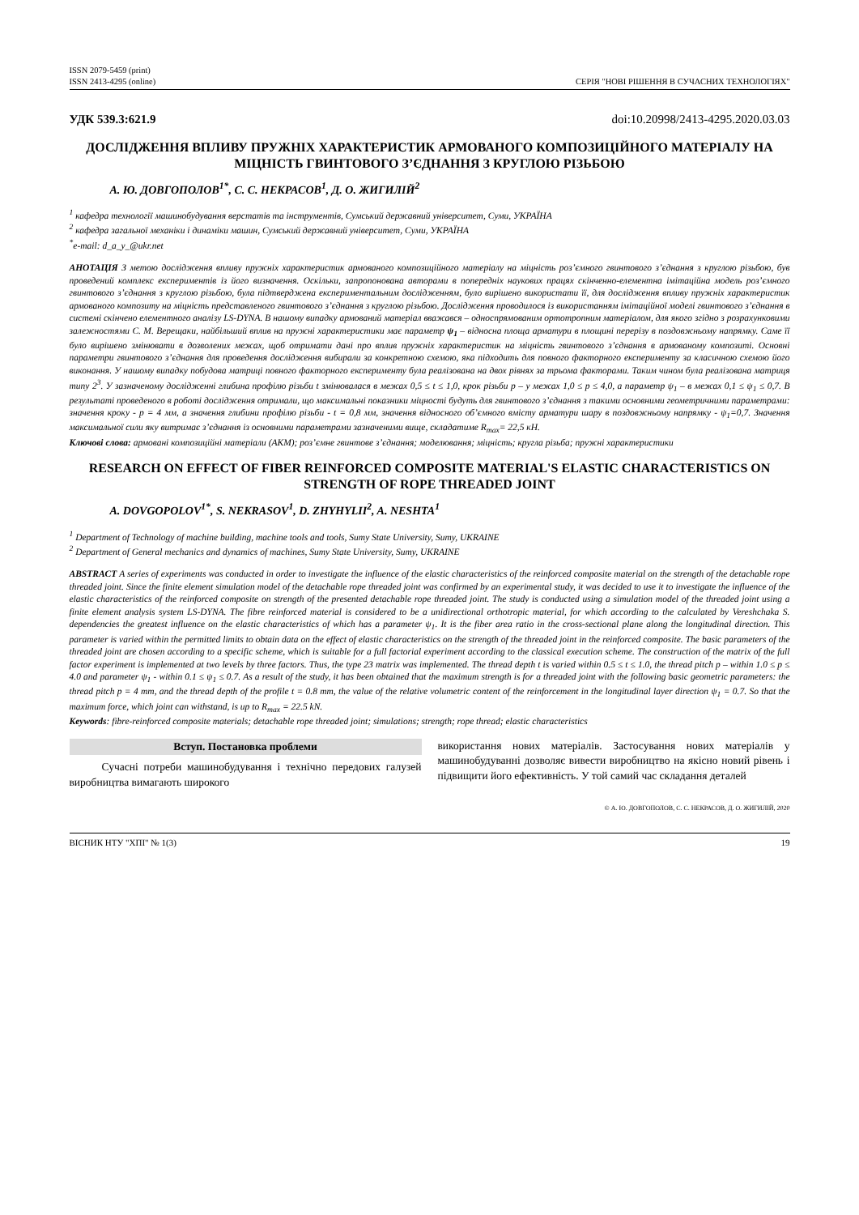ISSN 2079-5459 (print)
ISSN 2413-4295 (online)
СЕРІЯ "НОВІ РІШЕННЯ В СУЧАСНИХ ТЕХНОЛОГІЯХ"
УДК 539.3:621.9 doi:10.20998/2413-4295.2020.03.03
ДОСЛІДЖЕННЯ ВПЛИВУ ПРУЖНІХ ХАРАКТЕРИСТИК АРМОВАНОГО КОМПОЗИЦІЙНОГО МАТЕРІАЛУ НА МІЦНІСТЬ ГВИНТОВОГО З’ЄДНАННЯ З КРУГЛОЮ РІЗЬБОЮ
А. Ю. ДОВГОПОЛОВ<sup>1*</sup>, С. С. НЕКРАСОВ<sup>1</sup>, Д. О. ЖИГИЛІЙ<sup>2</sup>
<sup>1</sup> кафедра технології машинобудування верстатів та інструментів, Сумський державний університет, Суми, УКРАЇНА
<sup>2</sup> кафедра загальної механіки і динаміки машин, Сумський державний університет, Суми, УКРАЇНА
<sup>*</sup> e-mail: d_a_y_@ukr.net
АНОТАЦІЯ З метою дослідження впливу пружніх характеристик армованого композиційного матеріалу на міцність роз’ємного гвинтового з’єднання з круглою різьбою, був проведений комплекс експериментів із його визначення. Оскільки, запропонована авторами в попередніх наукових працях скінченно-елементна імітаційна модель роз’ємного гвинтового з’єднання з круглою різьбою, була підтверджена експериментальним дослідженням, було вирішено використати її, для дослідження впливу пружніх характеристик армованого композиту на міцність представленого гвинтового з’єднання з круглою різьбою. Дослідження проводилося із використанням імітаційної моделі гвинтового з’єднання в системі скінчено елементного аналізу LS-DYNA. В нашому випадку армований матеріал вважався – односпрямованим ортотропним матеріалом, для якого згідно з розрахунковими залежностями С. М. Верещаки, найбільший вплив на пружні характеристики має параметр ψ<sub>1</sub> – відносна площа арматури в площині перерізу в поздовжньому напрямку. Саме її було вирішено змінювати в дозволених межах, щоб отримати дані про вплив пружніх характеристик на міцність гвинтового з’єднання в армованому композиті. Основні параметри гвинтового з’єднання для проведення дослідження вибирали за конкретною схемою, яка підходить для повного факторного експерименту за класичною схемою його виконання. У нашому випадку побудова матриці повного факторного експерименту була реалізована на двох рівнях за трьома факторами. Таким чином була реалізована матриця типу 2<sup>3</sup>. У зазначеному дослідженні глибина профілю різьби t змінювалася в межах 0,5 ≤ t ≤ 1,0, крок різьби p – у межах 1,0 ≤ p ≤ 4,0, а параметр ψ<sub>1</sub> – в межах 0,1 ≤ ψ<sub>1</sub> ≤ 0,7. В результаті проведеного в роботі дослідження отримали, що максимальні показники міцності будуть для гвинтового з’єднання з такими основними геометричними параметрами: значення кроку - p = 4 мм, а значення глибини профілю різьби - t = 0,8 мм, значення відносного об’ємного вмісту арматури шару в поздовжньому напрямку - ψ<sub>1</sub>=0,7. Значення максимальної сили яку витримає з’єднання із основними параметрами зазначеними вище, складатиме R<sub>max</sub>= 22,5 кН.
Ключові слова: армовані композиційні матеріали (АКМ); роз’ємне гвинтове з’єднання; моделювання; міцність; кругла різьба; пружні характеристики
RESEARCH ON EFFECT OF FIBER REINFORCED COMPOSITE MATERIAL'S ELASTIC CHARACTERISTICS ON STRENGTH OF ROPE THREADED JOINT
A. DOVGOPOLOV<sup>1*</sup>, S. NEKRASOV<sup>1</sup>, D. ZHYHYLII<sup>2</sup>, A. NESHTA<sup>1</sup>
<sup>1</sup> Department of Technology of machine building, machine tools and tools, Sumy State University, Sumy, UKRAINE
<sup>2</sup> Department of General mechanics and dynamics of machines, Sumy State University, Sumy, UKRAINE
ABSTRACT A series of experiments was conducted in order to investigate the influence of the elastic characteristics of the reinforced composite material on the strength of the detachable rope threaded joint. Since the finite element simulation model of the detachable rope threaded joint was confirmed by an experimental study, it was decided to use it to investigate the influence of the elastic characteristics of the reinforced composite on strength of the presented detachable rope threaded joint. The study is conducted using a simulation model of the threaded joint using a finite element analysis system LS-DYNA. The fibre reinforced material is considered to be a unidirectional orthotropic material, for which according to the calculated by Vereshchaka S. dependencies the greatest influence on the elastic characteristics of which has a parameter ψ<sub>1</sub>. It is the fiber area ratio in the cross-sectional plane along the longitudinal direction. This parameter is varied within the permitted limits to obtain data on the effect of elastic characteristics on the strength of the threaded joint in the reinforced composite. The basic parameters of the threaded joint are chosen according to a specific scheme, which is suitable for a full factorial experiment according to the classical execution scheme. The construction of the matrix of the full factor experiment is implemented at two levels by three factors. Thus, the type 23 matrix was implemented. The thread depth t is varied within 0.5 ≤ t ≤ 1.0, the thread pitch p – within 1.0 ≤ p ≤ 4.0 and parameter ψ<sub>1</sub> - within 0.1 ≤ ψ<sub>1</sub> ≤ 0.7. As a result of the study, it has been obtained that the maximum strength is for a threaded joint with the following basic geometric parameters: the thread pitch p = 4 mm, and the thread depth of the profile t = 0.8 mm, the value of the relative volumetric content of the reinforcement in the longitudinal layer direction ψ<sub>1</sub> = 0.7. So that the maximum force, which joint can withstand, is up to R<sub>max</sub> = 22.5 kN.
Keywords: fibre-reinforced composite materials; detachable rope threaded joint; simulations; strength; rope thread; elastic characteristics
Вступ. Постановка проблеми
Сучасні потреби машинобудування і технічно передових галузей виробництва вимагають широкого
використання нових матеріалів. Застосування нових матеріалів у машинобудуванні дозволяє вивести виробництво на якісно новий рівень і підвищити його ефективність. У той самий час складання деталей
© А. Ю. ДОВГОПОЛОВ, С. С. НЕКРАСОВ, Д. О. ЖИГИЛІЙ, 2020
ВІСНИК НТУ "ХПІ" № 1(3) 19